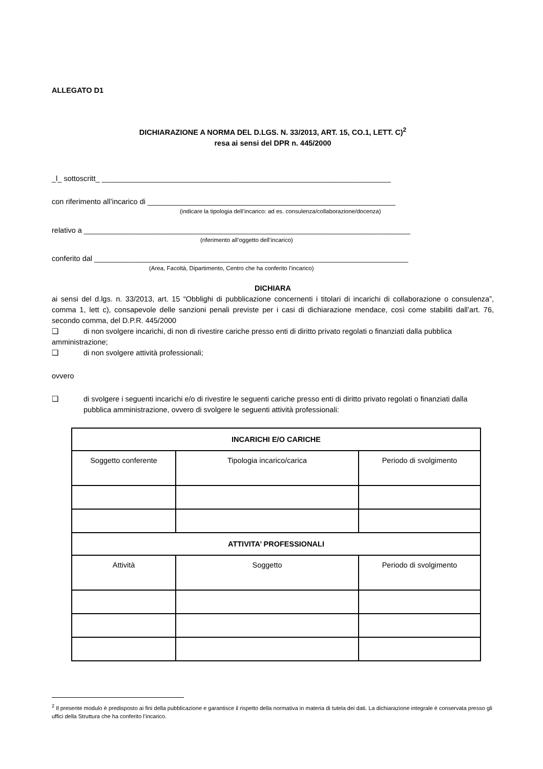ALLEGATO D1
DICHIARAZIONE A NORMA DEL D.LGS. N. 33/2013, ART. 15, CO.1, LETT. C)<sup>2</sup>
resa ai sensi del DPR n. 445/2000
_l_ sottoscritt_ ______________________________________________________________________
con riferimento all’incarico di ____________________________________________________________
(indicare la tipologia dell’incarico: ad es. consulenza/collaborazione/docenza)
relativo a _______________________________________________________________________________
(riferimento all’oggetto dell’incarico)
conferito dal ____________________________________________________________________________
(Area, Facoltà, Dipartimento, Centro che ha conferito l’incarico)
DICHIARA
ai sensi del d.lgs. n. 33/2013, art. 15 “Obblighi di pubblicazione concernenti i titolari di incarichi di collaborazione o consulenza”, comma 1, lett c), consapevole delle sanzioni penali previste per i casi di dichiarazione mendace, così come stabiliti dall’art. 76, secondo comma, del D.P.R. 445/2000
❑ di non svolgere incarichi, di non di rivestire cariche presso enti di diritto privato regolati o finanziati dalla pubblica amministrazione;
❑ di non svolgere attività professionali;
ovvero
❑ di svolgere i seguenti incarichi e/o di rivestire le seguenti cariche presso enti di diritto privato regolati o finanziati dalla pubblica amministrazione, ovvero di svolgere le seguenti attività professionali:
| INCARICHI E/O CARICHE | | |
| --- | --- | --- |
| Soggetto conferente | Tipologia incarico/carica | Periodo di svolgimento |
| ATTIVITA’ PROFESSIONALI | | |
| Attività | Soggetto | Periodo di svolgimento |
<sup>2</sup> Il presente modulo è predisposto ai fini della pubblicazione e garantisce il rispetto della normativa in materia di tutela dei dati. La dichiarazione integrale è conservata presso gli uffici della Struttura che ha conferito l’incarico.